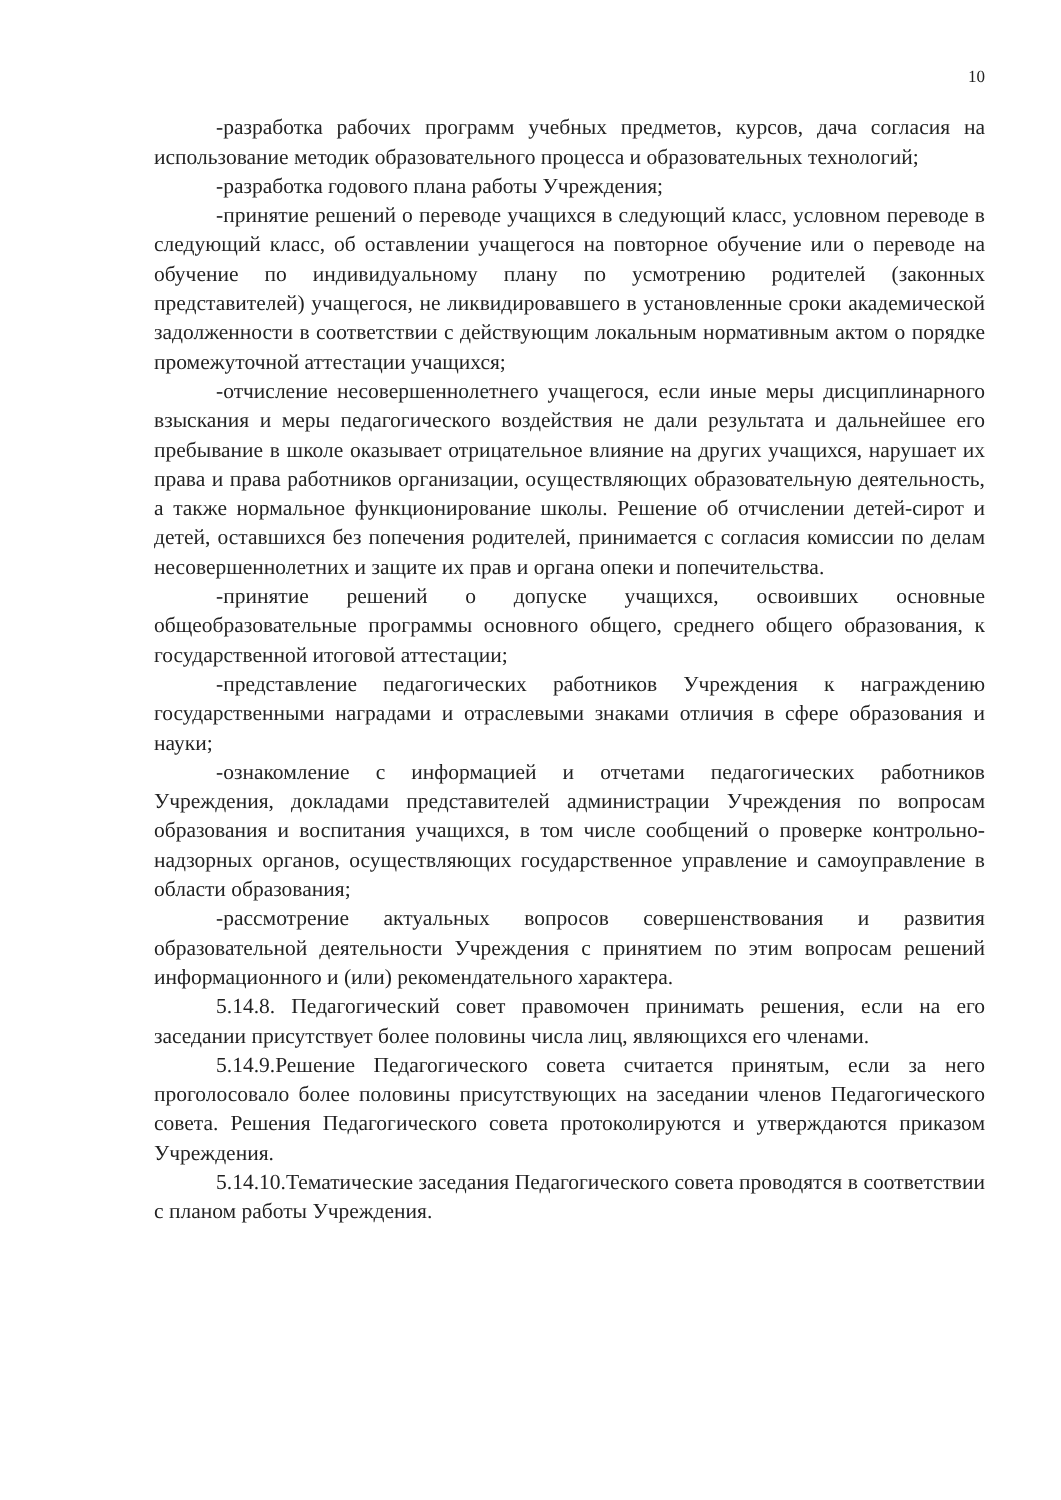10
-разработка рабочих программ учебных предметов, курсов, дача согласия на использование методик образовательного процесса и образовательных технологий;
-разработка годового плана работы Учреждения;
-принятие решений о переводе учащихся в следующий класс, условном переводе в следующий класс, об оставлении учащегося на повторное обучение или о переводе на обучение по индивидуальному плану по усмотрению родителей (законных представителей) учащегося, не ликвидировавшего в установленные сроки академической задолженности в соответствии с действующим локальным нормативным актом о порядке промежуточной аттестации учащихся;
-отчисление несовершеннолетнего учащегося, если иные меры дисциплинарного взыскания и меры педагогического воздействия не дали результата и дальнейшее его пребывание в школе оказывает отрицательное влияние на других учащихся, нарушает их права и права работников организации, осуществляющих образовательную деятельность, а также нормальное функционирование школы. Решение об отчислении детей-сирот и детей, оставшихся без попечения родителей, принимается с согласия комиссии по делам несовершеннолетних и защите их прав и органа опеки и попечительства.
-принятие решений о допуске учащихся, освоивших основные общеобразовательные программы основного общего, среднего общего образования, к государственной итоговой аттестации;
-представление педагогических работников Учреждения к награждению государственными наградами и отраслевыми знаками отличия в сфере образования и науки;
-ознакомление с информацией и отчетами педагогических работников Учреждения, докладами представителей администрации Учреждения по вопросам образования и воспитания учащихся, в том числе сообщений о проверке контрольно-надзорных органов, осуществляющих государственное управление и самоуправление в области образования;
-рассмотрение актуальных вопросов совершенствования и развития образовательной деятельности Учреждения с принятием по этим вопросам решений информационного и (или) рекомендательного характера.
5.14.8. Педагогический совет правомочен принимать решения, если на его заседании присутствует более половины числа лиц, являющихся его членами.
5.14.9.Решение Педагогического совета считается принятым, если за него проголосовало более половины присутствующих на заседании членов Педагогического совета. Решения Педагогического совета протоколируются и утверждаются приказом Учреждения.
5.14.10.Тематические заседания Педагогического совета проводятся в соответствии с планом работы Учреждения.